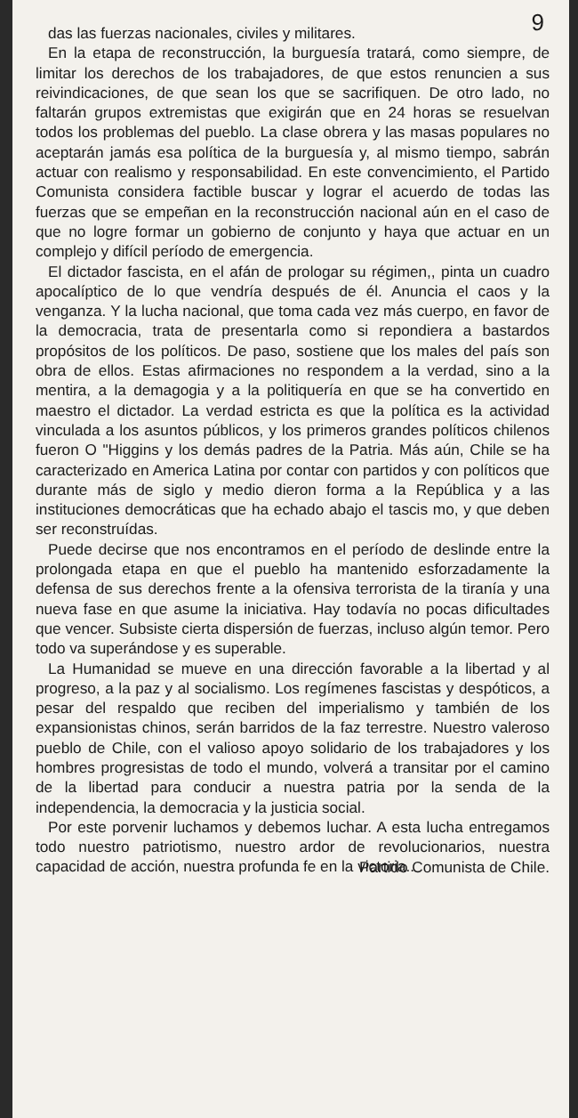9
das las fuerzas nacionales, civiles y militares.
En la etapa de reconstrucción, la burguesía tratará, como siempre, de limitar los derechos de los trabajadores, de que estos renuncien a sus reivindicaciones, de que sean los que se sacrifiquen. De otro lado, no faltarán grupos extremistas que exigirán que en 24 horas se resuelvan todos los problemas del pueblo. La clase obrera y las masas populares no aceptarán jamás esa política de la burguesía y, al mismo tiempo, sabrán actuar con realismo y responsabilidad. En este convencimiento, el Partido Comunista considera factible buscar y lograr el acuerdo de todas las fuerzas que se empeñan en la reconstrucción nacional aún en el caso de que no logre formar un gobierno de conjunto y haya que actuar en un complejo y difícil período de emergencia.
El dictador fascista, en el afán de prologar su régimen,, pinta un cuadro apocalíptico de lo que vendría después de él. Anuncia el caos y la venganza. Y la lucha nacional, que toma cada vez más cuerpo, en favor de la democracia, trata de presentarla como si repondiera a bastardos propósitos de los políticos. De paso, sostiene que los males del país son obra de ellos. Estas afirmaciones no respondem a la verdad, sino a la mentira, a la demagogia y a la politiquería en que se ha convertido en maestro el dictador. La verdad estricta es que la política es la actividad vinculada a los asuntos públicos, y los primeros grandes políticos chilenos fueron O "Higgins y los demás padres de la Patria. Más aún, Chile se ha caracterizado en America Latina por contar con partidos y con políticos que durante más de siglo y medio dieron forma a la República y a las instituciones democráticas que ha echado abajo el tascis mo, y que deben ser reconstruídas.
Puede decirse que nos encontramos en el período de deslinde entre la prolongada etapa en que el pueblo ha mantenido esforzadamente la defensa de sus derechos frente a la ofensiva terrorista de la tiranía y una nueva fase en que asume la iniciativa. Hay todavía no pocas dificultades que vencer. Subsiste cierta dispersión de fuerzas, incluso algún temor. Pero todo va superándose y es superable.
La Humanidad se mueve en una dirección favorable a la libertad y al progreso, a la paz y al socialismo. Los regímenes fascistas y despóticos, a pesar del respaldo que reciben del imperialismo y también de los expansionistas chinos, serán barridos de la faz terrestre. Nuestro valeroso pueblo de Chile, con el valioso apoyo solidario de los trabajadores y los hombres progresistas de todo el mundo, volverá a transitar por el camino de la libertad para conducir a nuestra patria por la senda de la independencia, la democracia y la justicia social.
Por este porvenir luchamos y debemos luchar. A esta lucha entregamos todo nuestro patriotismo, nuestro ardor de revolucionarios, nuestra capacidad de acción, nuestra profunda fe en la victoria..
Partido Comunista de Chile.